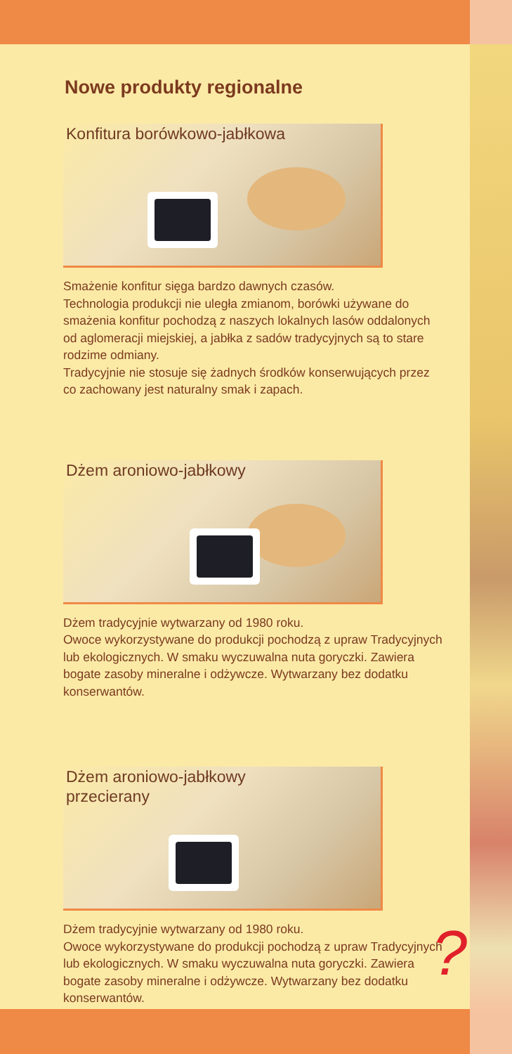Nowe produkty regionalne
Konfitura borówkowo-jabłkowa
Smażenie konfitur sięga bardzo dawnych czasów.
Technologia produkcji nie uległa zmianom, borówki używane do smażenia konfitur pochodzą z naszych lokalnych lasów oddalonych od aglomeracji miejskiej, a jabłka z sadów tradycyjnych są to stare rodzime odmiany.
Tradycyjnie nie stosuje się żadnych środków konserwujących przez co zachowany jest naturalny smak i zapach.
Dżem aroniowo-jabłkowy
Dżem tradycyjnie wytwarzany od 1980 roku.
Owoce wykorzystywane do produkcji pochodzą z upraw Tradycyjnych lub ekologicznych. W smaku wyczuwalna nuta goryczki. Zawiera bogate zasoby mineralne i odżywcze. Wytwarzany bez dodatku konserwantów.
Dżem aroniowo-jabłkowy
przecierany
Dżem tradycyjnie wytwarzany od 1980 roku.
Owoce wykorzystywane do produkcji pochodzą z upraw Tradycyjnych lub ekologicznych. W smaku wyczuwalna nuta goryczki. Zawiera bogate zasoby mineralne i odżywcze. Wytwarzany bez dodatku konserwantów.
?